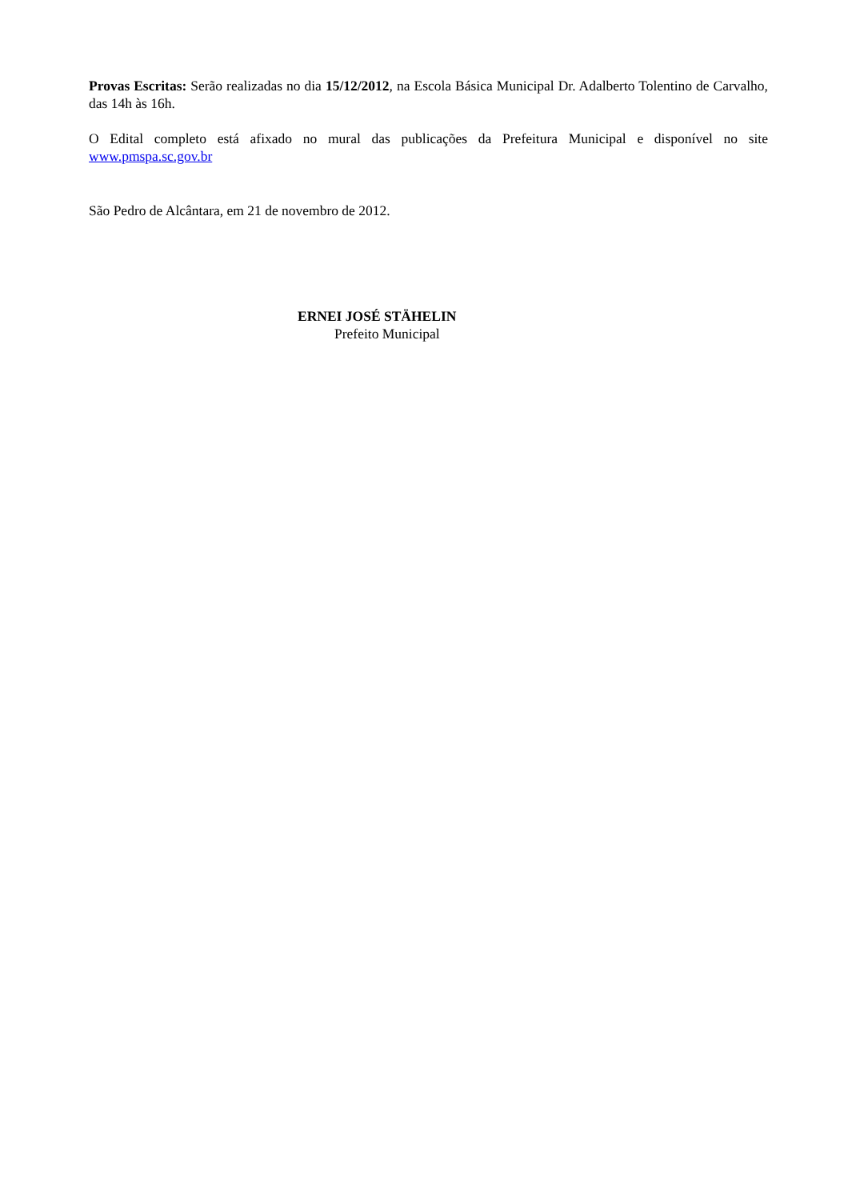Provas Escritas: Serão realizadas no dia 15/12/2012, na Escola Básica Municipal Dr. Adalberto Tolentino de Carvalho, das 14h às 16h.
O Edital completo está afixado no mural das publicações da Prefeitura Municipal e disponível no site www.pmspa.sc.gov.br
São Pedro de Alcântara, em 21 de novembro de 2012.
ERNEI JOSÉ STÄHELIN
Prefeito Municipal